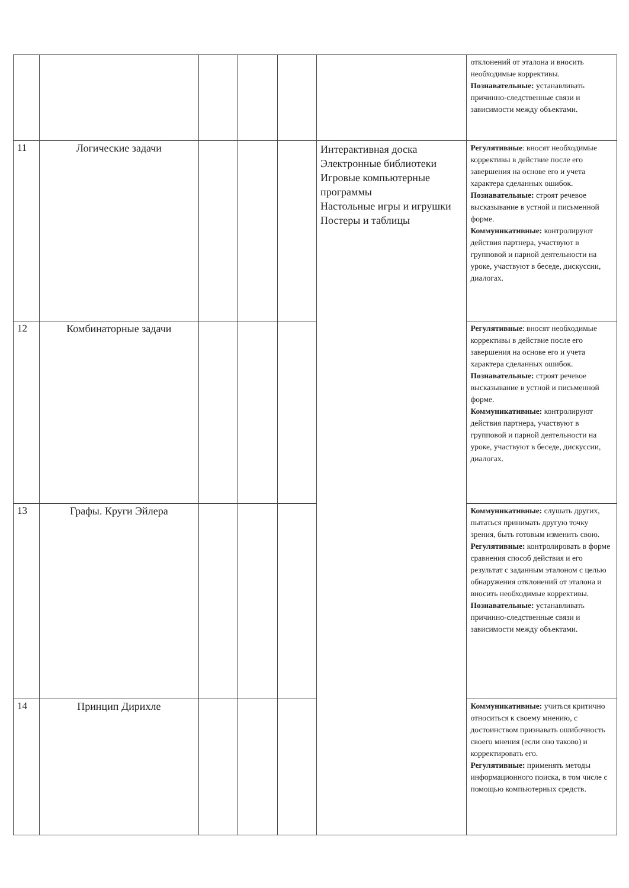| | | | | | | отклонений от эталона и вносить необходимые коррективы. Познавательные: устанавливать причинно-следственные связи и зависимости между объектами. |
| 11 | Логические задачи | | | | Интерактивная доска Электронные библиотеки Игровые компьютерные программы Настольные игры и игрушки Постеры и таблицы | Регулятивные : вносят необходимые коррективы в действие после его завершения на основе его и учета характера сделанных ошибок. Познавательные: строят речевое высказывание в устной и письменной форме. Коммуникативные: контролируют действия партнера, участвуют в групповой и парной деятельности на уроке, участвуют в беседе, дискуссии, диалогах. |
| 12 | Комбинаторные задачи | | | | | Регулятивные : вносят необходимые коррективы в действие после его завершения на основе его и учета характера сделанных ошибок. Познавательные: строят речевое высказывание в устной и письменной форме. Коммуникативные: контролируют действия партнера, участвуют в групповой и парной деятельности на уроке, участвуют в беседе, дискуссии, диалогах. |
| 13 | Графы. Круги Эйлера | | | | | Коммуникативные: слушать других, пытаться принимать другую точку зрения, быть готовым изменить свою. Регулятивные: контролировать в форме сравнения способ действия и его результат с заданным эталоном с целью обнаружения отклонений от эталона и вносить необходимые коррективы. Познавательные: устанавливать причинно-следственные связи и зависимости между объектами. |
| 14 | Принцип Дирихле | | | | | Коммуникативные: учиться критично относиться к своему мнению, с достоинством признавать ошибочность своего мнения (если оно таково) и корректировать его. Регулятивные: применять методы информационного поиска, в том числе с помощью компьютерных средств. |